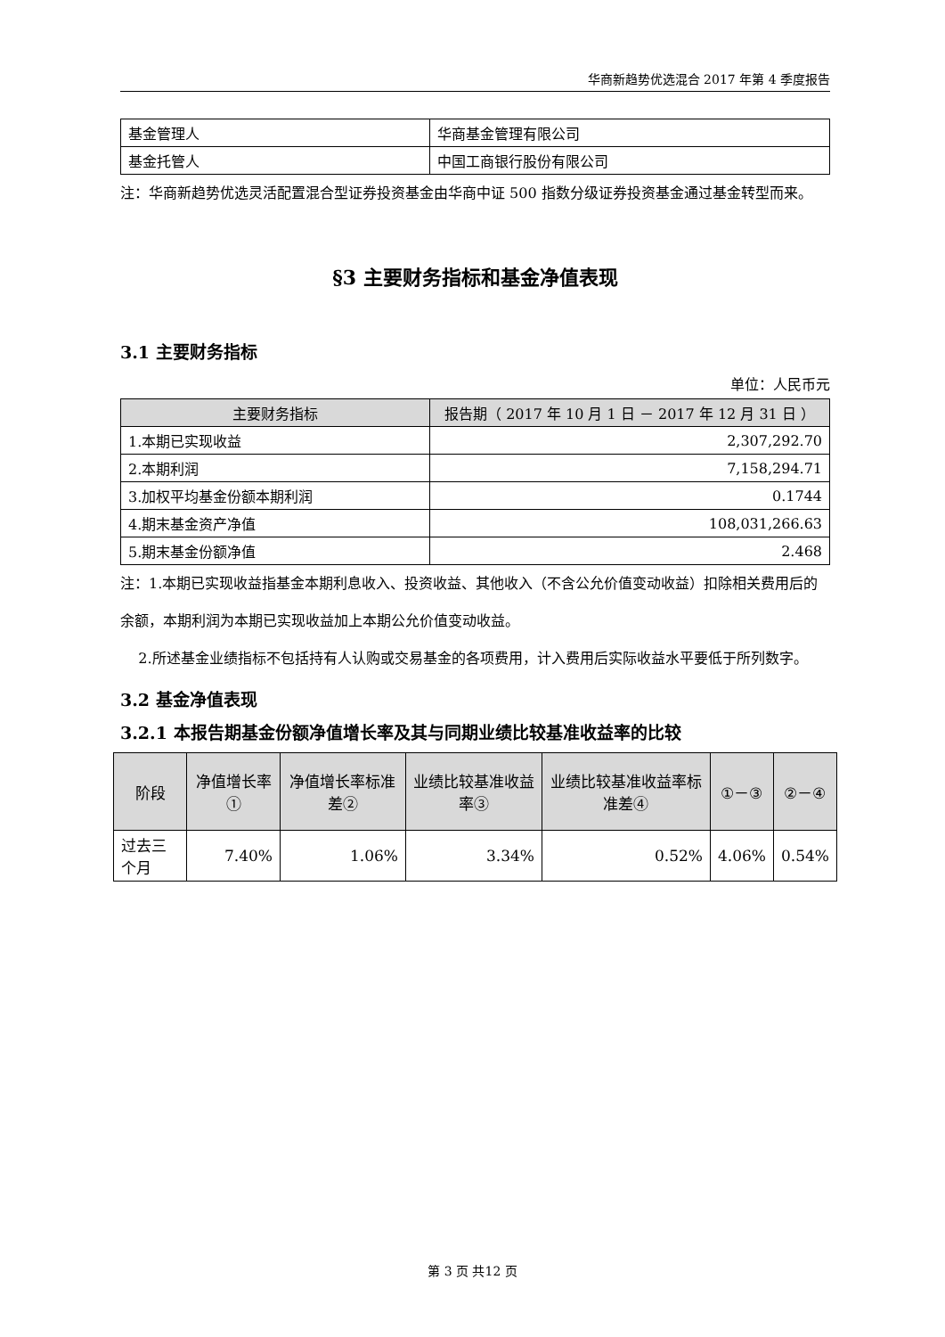华商新趋势优选混合 2017 年第 4 季度报告
| 基金管理人 | 华商基金管理有限公司 |
| 基金托管人 | 中国工商银行股份有限公司 |
注：华商新趋势优选灵活配置混合型证券投资基金由华商中证 500 指数分级证券投资基金通过基金转型而来。
§3 主要财务指标和基金净值表现
3.1 主要财务指标
单位：人民币元
| 主要财务指标 | 报告期（ 2017 年 10 月 1 日 － 2017 年 12 月 31 日 ） |
| --- | --- |
| 1.本期已实现收益 | 2,307,292.70 |
| 2.本期利润 | 7,158,294.71 |
| 3.加权平均基金份额本期利润 | 0.1744 |
| 4.期末基金资产净值 | 108,031,266.63 |
| 5.期末基金份额净值 | 2.468 |
注：1.本期已实现收益指基金本期利息收入、投资收益、其他收入（不含公允价值变动收益）扣除相关费用后的余额，本期利润为本期已实现收益加上本期公允价值变动收益。
2.所述基金业绩指标不包括持有人认购或交易基金的各项费用，计入费用后实际收益水平要低于所列数字。
3.2 基金净值表现
3.2.1 本报告期基金份额净值增长率及其与同期业绩比较基准收益率的比较
| 阶段 | 净值增长率① | 净值增长率标准差② | 业绩比较基准收益率③ | 业绩比较基准收益率标准差④ | ①－③ | ②－④ |
| --- | --- | --- | --- | --- | --- | --- |
| 过去三个月 | 7.40% | 1.06% | 3.34% | 0.52% | 4.06% | 0.54% |
第 3 页 共12 页